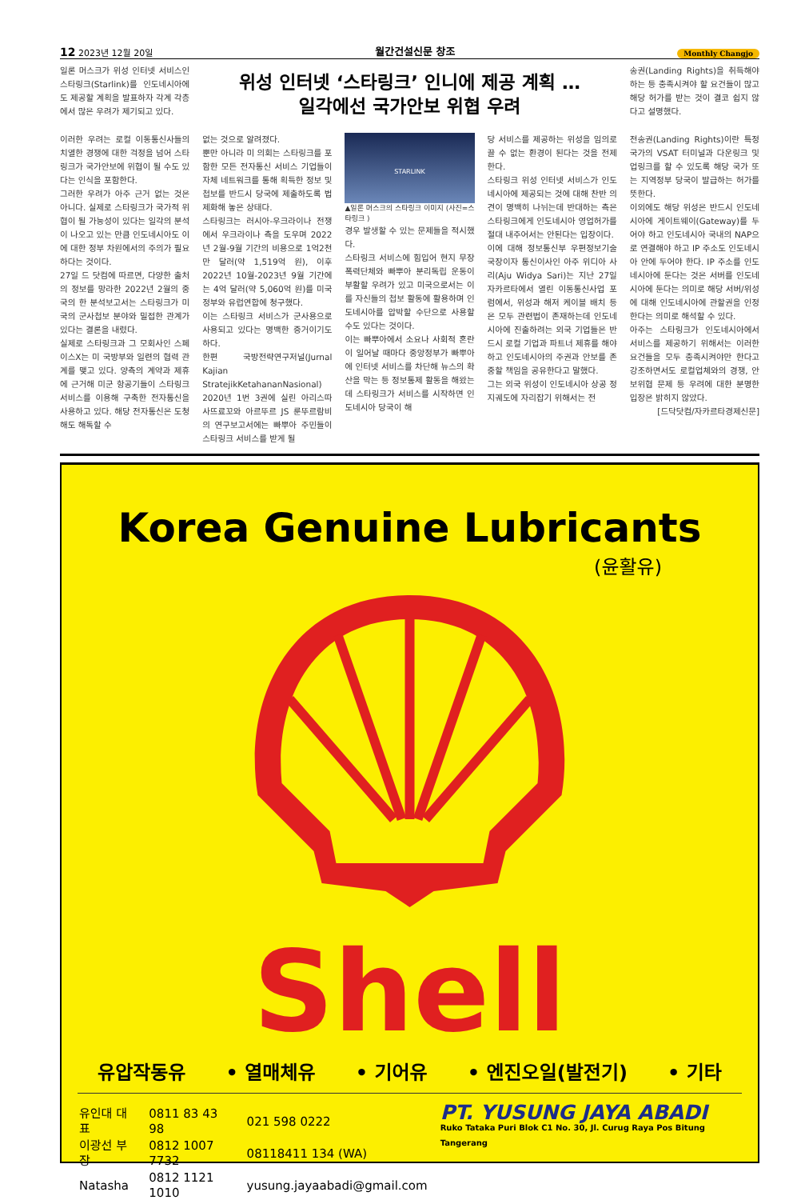12 2023년 12월 20일 월간건설신문 창조 Monthly Changjo
일론 머스크가 위성 인터넷 서비스인 스타링크(Starlink)를 인도네시아에도 제공할 계획을 발표하자 각계 각층에서 많은 우려가 제기되고 있다.
위성 인터넷 ‘스타링크’ 인니에 제공 계획 …
일각에선 국가안보 위협 우려
송권(Landing Rights)을 취득해야 하는 등 충족시켜야 할 요건들이 많고 해당 허가를 받는 것이 결코 쉽지 않다고 설명했다.
이러한 우려는 로컬 이동통신사들의 치열한 경쟁에 대한 걱정을 넘어 스타링크가 국가안보에 위협이 될 수도 있다는 인식을 포함한다.
그러한 우려가 아주 근거 없는 것은 아니다. 실제로 스타링크가 국가적 위협이 될 가능성이 있다는 일각의 분석이 나오고 있는 만큼 인도네시아도 이에 대한 정부 차원에서의 주의가 필요하다는 것이다.
27일 드 닷컴에 따르면, 다양한 출처의 정보를 망라한 2022년 2월의 중국의 한 분석보고서는 스타링크가 미국의 군사첩보 분야와 밀접한 관계가 있다는 결론을 내렸다.
실제로 스타링크과 그 모회사인 스페이스X는 미 국방부와 일련의 협력 관계를 맺고 있다. 양측의 계약과 제휴에 근거해 미군 항공기들이 스타링크 서비스를 이용해 구축한 전자통신을 사용하고 있다. 해당 전자통신은 도청해도 해독할 수
없는 것으로 알려졌다.
뿐만 아니라 미 의회는 스타링크를 포함한 모든 전자통신 서비스 기업들이 자체 네트워크를 통해 획득한 정보 및 첩보를 반드시 당국에 제출하도록 법제화해 놓은 상태다.
스타링크는 러시아-우크라이나 전쟁에서 우크라이나 측을 도우며 2022년 2월-9월 기간의 비용으로 1억2천만 달러(약 1,519억 원), 이후 2022년 10월-2023년 9월 기간에는 4억 달러(약 5,060억 원)를 미국 정부와 유럽연합에 청구했다.
이는 스타링크 서비스가 군사용으로 사용되고 있다는 명백한 증거이기도 하다.
한편 국방전략연구저널(Jurnal Kajian StratejikKetahananNasional) 2020년 1번 3권에 실린 아리스따 사뜨료꼬와 아르뚜르 JS 룬뚜르람비의 연구보고서에는 빠뿌아 주민들이 스타링크 서비스를 받게 될
STARLINK
▲일론 머스크의 스타링크 이미지 (사진=스타링크 )
경우 발생할 수 있는 문제들을 적시했다.
스타링크 서비스에 힘입어 현지 무장폭력단체와 빠뿌아 분리독립 운동이 부활할 우려가 있고 미국으로서는 이를 자신들의 첩보 활동에 활용하며 인도네시아를 압박할 수단으로 사용할 수도 있다는 것이다.
이는 빠뿌아에서 소요나 사회적 혼란이 일어날 때마다 중앙정부가 빠뿌아에 인터넷 서비스를 차단해 뉴스의 확산을 막는 등 정보통제 활동을 해왔는데 스타링크가 서비스를 시작하면 인도네시아 당국이 해
당 서비스를 제공하는 위성을 임의로 끌 수 없는 환경이 된다는 것을 전제한다.
스타링크 위성 인터넷 서비스가 인도네시아에 제공되는 것에 대해 찬반 의견이 명백히 나뉘는데 반대하는 측은 스타링크에게 인도네시아 영업허가를 절대 내주어서는 안된다는 입장이다.
이에 대해 정보통신부 우편정보기술국장이자 통신이사인 아주 위디아 사리(Aju Widya Sari)는 지난 27일 자카르타에서 열린 이동통신사업 포럼에서, 위성과 해저 케이블 배치 등은 모두 관련법이 존재하는데 인도네시아에 진출하려는 외국 기업들은 반드시 로컬 기업과 파트너 제휴를 해야 하고 인도네시아의 주권과 안보를 존중할 책임을 공유한다고 말했다.
그는 외국 위성이 인도네시아 상공 정지궤도에 자리잡기 위해서는 전
전송권(Landing Rights)이란 특정 국가의 VSAT 터미널과 다운링크 및 업링크를 할 수 있도록 해당 국가 또는 지역정부 당국이 발급하는 허가를 뜻한다.
이외에도 해당 위성은 반드시 인도네시아에 게이트웨이(Gateway)를 두어야 하고 인도네시아 국내의 NAP으로 연결해야 하고 IP 주소도 인도네시아 안에 두어야 한다. IP 주소를 인도네시아에 둔다는 것은 서버를 인도네시아에 둔다는 의미로 해당 서버/위성에 대해 인도네시아에 관할권을 인정한다는 의미로 해석할 수 있다.
아주는 스타링크가 인도네시아에서 서비스를 제공하기 위해서는 이러한 요건들을 모두 충족시켜야만 한다고 강조하면서도 로컬업체와의 경쟁, 안보위협 문제 등 우려에 대한 분명한 입장은 밝히지 않았다.
[드닥닷컴/자카르타경제신문]
Korea Genuine Lubricants
(윤활유)
Shell
유압작동유 • 열매체유 • 기어유 • 엔진오일(발전기) • 기타
| 유인대 대표 | 0811 83 43 98 | 021 598 0222 |
| 이광선 부장 | 0812 1007 7732 | 08118411 134 (WA) |
| Natasha | 0812 1121 1010 | yusung.jayaabadi@gmail.com |
PT. YUSUNG JAYA ABADI
Ruko Tataka Puri Blok C1 No. 30, Jl. Curug Raya Pos Bitung Tangerang